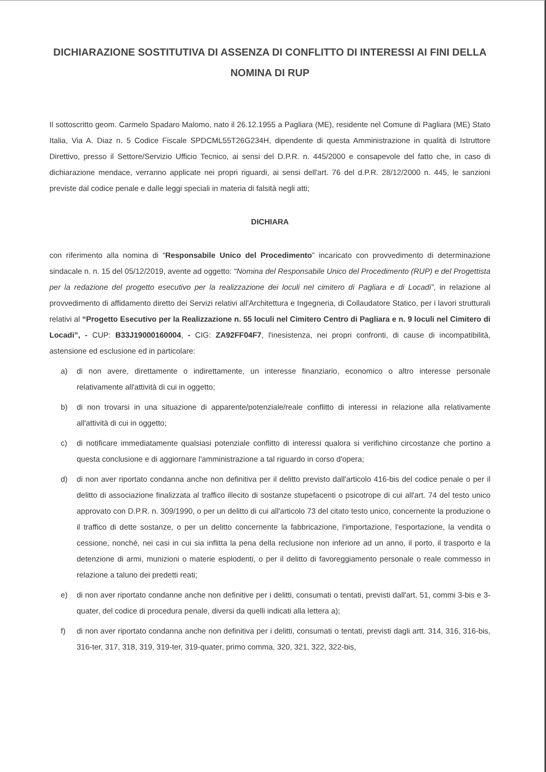DICHIARAZIONE SOSTITUTIVA DI ASSENZA DI CONFLITTO DI INTERESSI AI FINI DELLA NOMINA DI RUP
Il sottoscritto geom. Carmelo Spadaro Malomo, nato il 26.12.1955 a Pagliara (ME), residente nel Comune di Pagliara (ME) Stato Italia, Via A. Diaz n. 5 Codice Fiscale SPDCML55T26G234H, dipendente di questa Amministrazione in qualità di Istruttore Direttivo, presso il Settore/Servizio Ufficio Tecnico, ai sensi del D.P.R. n. 445/2000 e consapevole del fatto che, in caso di dichiarazione mendace, verranno applicate nei propri riguardi, ai sensi dell'art. 76 del d.P.R. 28/12/2000 n. 445, le sanzioni previste dal codice penale e dalle leggi speciali in materia di falsità negli atti;
DICHIARA
con riferimento alla nomina di “Responsabile Unico del Procedimento” incaricato con provvedimento di determinazione sindacale n. n. 15 del 05/12/2019, avente ad oggetto: “Nomina del Responsabile Unico del Procedimento (RUP) e del Progettista per la redazione del progetto esecutivo per la realizzazione dei loculi nel cimitero di Pagliara e di Locadi”, in relazione al provvedimento di affidamento diretto dei Servizi relativi all'Architettura e Ingegneria, di Collaudatore Statico, per i lavori strutturali relativi al “Progetto Esecutivo per la Realizzazione n. 55 loculi nel Cimitero Centro di Pagliara e n. 9 loculi nel Cimitero di Locadi”, - CUP: B33J19000160004, - CIG: ZA92FF04F7, l'inesistenza, nei propri confronti, di cause di incompatibilità, astensione ed esclusione ed in particolare:
a) di non avere, direttamente o indirettamente, un interesse finanziario, economico o altro interesse personale relativamente all'attività di cui in oggetto;
b) di non trovarsi in una situazione di apparente/potenziale/reale conflitto di interessi in relazione alla relativamente all'attività di cui in oggetto;
c) di notificare immediatamente qualsiasi potenziale conflitto di interessi qualora si verifichino circostanze che portino a questa conclusione e di aggiornare l'amministrazione a tal riguardo in corso d'opera;
d) di non aver riportato condanna anche non definitiva per il delitto previsto dall'articolo 416-bis del codice penale o per il delitto di associazione finalizzata al traffico illecito di sostanze stupefacenti o psicotrope di cui all'art. 74 del testo unico approvato con D.P.R. n. 309/1990, o per un delitto di cui all'articolo 73 del citato testo unico, concernente la produzione o il traffico di dette sostanze, o per un delitto concernente la fabbricazione, l'importazione, l'esportazione, la vendita o cessione, nonché, nei casi in cui sia inflitta la pena della reclusione non inferiore ad un anno, il porto, il trasporto e la detenzione di armi, munizioni o materie esplodenti, o per il delitto di favoreggiamento personale o reale commesso in relazione a taluno dei predetti reati;
e) di non aver riportato condanne anche non definitive per i delitti, consumati o tentati, previsti dall'art. 51, commi 3-bis e 3-quater, del codice di procedura penale, diversi da quelli indicati alla lettera a);
f) di non aver riportato condanna anche non definitiva per i delitti, consumati o tentati, previsti dagli artt. 314, 316, 316-bis, 316-ter, 317, 318, 319, 319-ter, 319-quater, primo comma, 320, 321, 322, 322-bis,